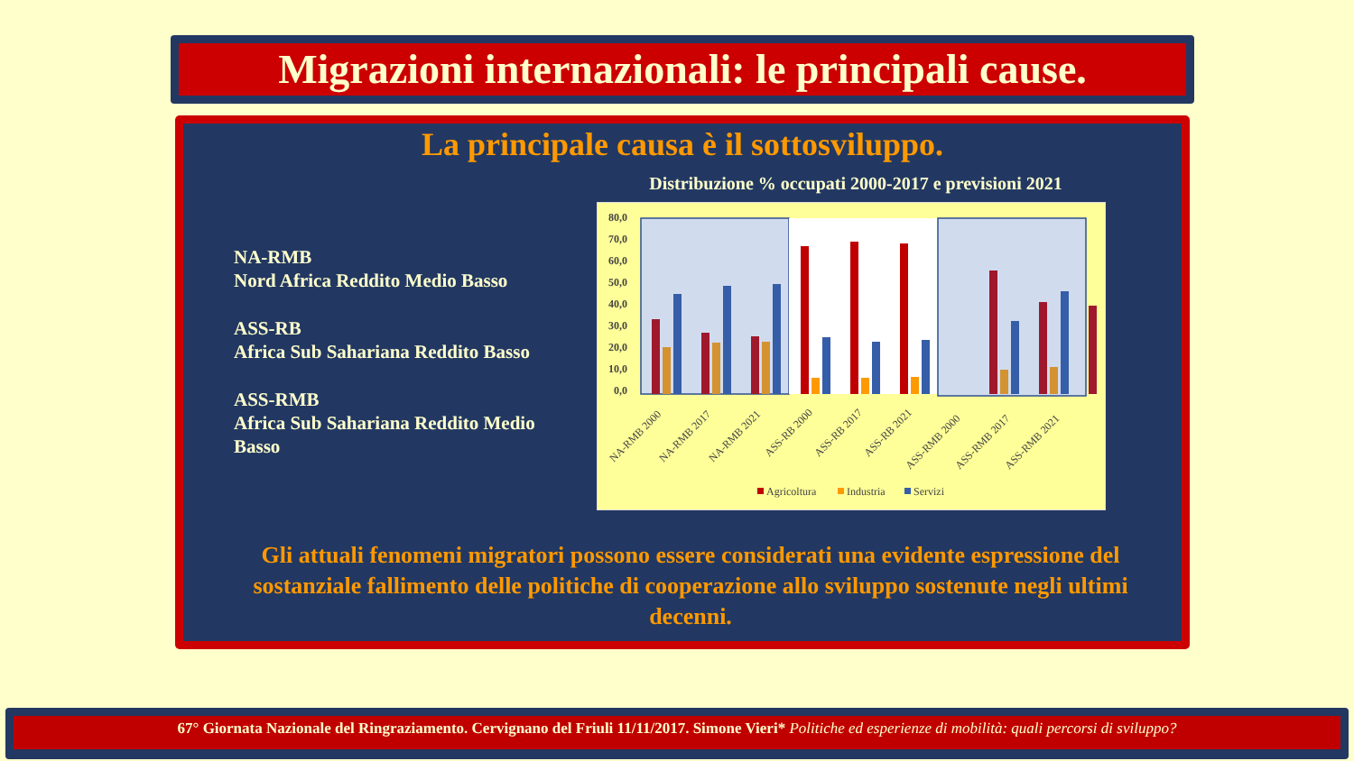Migrazioni internazionali: le principali cause.
La principale causa è il sottosviluppo.
NA-RMB
Nord Africa Reddito Medio Basso
ASS-RB
Africa Sub Sahariana Reddito Basso
ASS-RMB
Africa Sub Sahariana Reddito Medio Basso
Distribuzione % occupati 2000-2017 e previsioni 2021
80,0
70,0
60,0
50,0
40,0
30,0
20,0
10,0
0,0
NA-RMB 2000
NA-RMB 2017
NA-RMB 2021
ASS-RB 2000
ASS-RB 2017
ASS-RB 2021
ASS-RMB 2000
ASS-RMB 2017
ASS-RMB 2021
Agricoltura
Industria
Servizi
Gli attuali fenomeni migratori possono essere considerati una evidente espressione del sostanziale fallimento delle politiche di cooperazione allo sviluppo sostenute negli ultimi decenni.
67° Giornata Nazionale del Ringraziamento. Cervignano del Friuli 11/11/2017. Simone Vieri* Politiche ed esperienze di mobilità: quali percorsi di sviluppo?